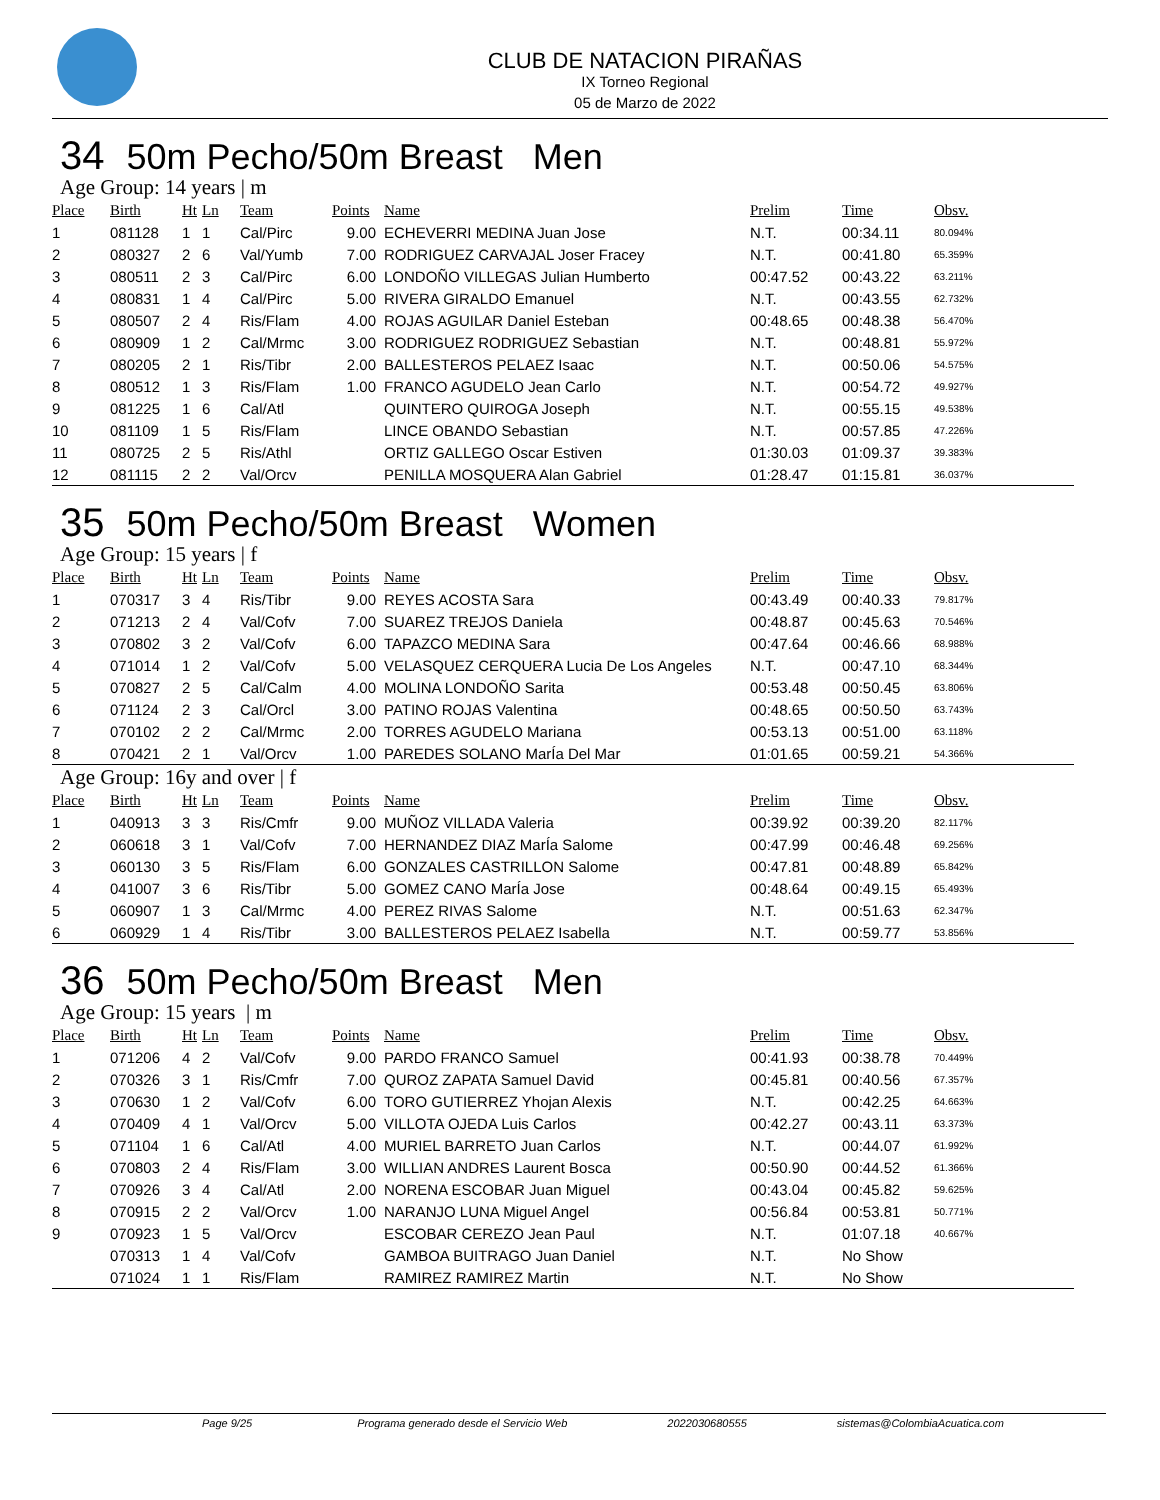CLUB DE NATACION PIRAÑAS
IX Torneo Regional
05 de Marzo de 2022
34 50m Pecho/50m Breast Men
Age Group: 14 years | m
| Place | Birth | Ht | Ln | Team | Points | Name | Prelim | Time | Obsv. |
| --- | --- | --- | --- | --- | --- | --- | --- | --- | --- |
| 1 | 081128 | 1 | 1 | Cal/Pirc | 9.00 | ECHEVERRI MEDINA Juan Jose | N.T. | 00:34.11 | 80.094% |
| 2 | 080327 | 2 | 6 | Val/Yumb | 7.00 | RODRIGUEZ CARVAJAL Joser Fracey | N.T. | 00:41.80 | 65.359% |
| 3 | 080511 | 2 | 3 | Cal/Pirc | 6.00 | LONDOÑO VILLEGAS Julian Humberto | 00:47.52 | 00:43.22 | 63.211% |
| 4 | 080831 | 1 | 4 | Cal/Pirc | 5.00 | RIVERA GIRALDO Emanuel | N.T. | 00:43.55 | 62.732% |
| 5 | 080507 | 2 | 4 | Ris/Flam | 4.00 | ROJAS AGUILAR Daniel Esteban | 00:48.65 | 00:48.38 | 56.470% |
| 6 | 080909 | 1 | 2 | Cal/Mrmc | 3.00 | RODRIGUEZ RODRIGUEZ Sebastian | N.T. | 00:48.81 | 55.972% |
| 7 | 080205 | 2 | 1 | Ris/Tibr | 2.00 | BALLESTEROS PELAEZ Isaac | N.T. | 00:50.06 | 54.575% |
| 8 | 080512 | 1 | 3 | Ris/Flam | 1.00 | FRANCO AGUDELO Jean Carlo | N.T. | 00:54.72 | 49.927% |
| 9 | 081225 | 1 | 6 | Cal/Atl | | QUINTERO QUIROGA Joseph | N.T. | 00:55.15 | 49.538% |
| 10 | 081109 | 1 | 5 | Ris/Flam | | LINCE OBANDO Sebastian | N.T. | 00:57.85 | 47.226% |
| 11 | 080725 | 2 | 5 | Ris/Athl | | ORTIZ GALLEGO Oscar Estiven | 01:30.03 | 01:09.37 | 39.383% |
| 12 | 081115 | 2 | 2 | Val/Orcv | | PENILLA MOSQUERA Alan Gabriel | 01:28.47 | 01:15.81 | 36.037% |
35 50m Pecho/50m Breast Women
Age Group: 15 years | f
| Place | Birth | Ht | Ln | Team | Points | Name | Prelim | Time | Obsv. |
| --- | --- | --- | --- | --- | --- | --- | --- | --- | --- |
| 1 | 070317 | 3 | 4 | Ris/Tibr | 9.00 | REYES ACOSTA Sara | 00:43.49 | 00:40.33 | 79.817% |
| 2 | 071213 | 2 | 4 | Val/Cofv | 7.00 | SUAREZ TREJOS Daniela | 00:48.87 | 00:45.63 | 70.546% |
| 3 | 070802 | 3 | 2 | Val/Cofv | 6.00 | TAPAZCO MEDINA Sara | 00:47.64 | 00:46.66 | 68.988% |
| 4 | 071014 | 1 | 2 | Val/Cofv | 5.00 | VELASQUEZ CERQUERA Lucia De Los Angeles | N.T. | 00:47.10 | 68.344% |
| 5 | 070827 | 2 | 5 | Cal/Calm | 4.00 | MOLINA LONDOÑO Sarita | 00:53.48 | 00:50.45 | 63.806% |
| 6 | 071124 | 2 | 3 | Cal/Orcl | 3.00 | PATINO ROJAS Valentina | 00:48.65 | 00:50.50 | 63.743% |
| 7 | 070102 | 2 | 2 | Cal/Mrmc | 2.00 | TORRES AGUDELO Mariana | 00:53.13 | 00:51.00 | 63.118% |
| 8 | 070421 | 2 | 1 | Val/Orcv | 1.00 | PAREDES SOLANO MarÍa Del Mar | 01:01.65 | 00:59.21 | 54.366% |
Age Group: 16y and over | f
| Place | Birth | Ht | Ln | Team | Points | Name | Prelim | Time | Obsv. |
| --- | --- | --- | --- | --- | --- | --- | --- | --- | --- |
| 1 | 040913 | 3 | 3 | Ris/Cmfr | 9.00 | MUÑOZ VILLADA Valeria | 00:39.92 | 00:39.20 | 82.117% |
| 2 | 060618 | 3 | 1 | Val/Cofv | 7.00 | HERNANDEZ DIAZ MarÍa Salome | 00:47.99 | 00:46.48 | 69.256% |
| 3 | 060130 | 3 | 5 | Ris/Flam | 6.00 | GONZALES CASTRILLON Salome | 00:47.81 | 00:48.89 | 65.842% |
| 4 | 041007 | 3 | 6 | Ris/Tibr | 5.00 | GOMEZ CANO MarÍa Jose | 00:48.64 | 00:49.15 | 65.493% |
| 5 | 060907 | 1 | 3 | Cal/Mrmc | 4.00 | PEREZ RIVAS Salome | N.T. | 00:51.63 | 62.347% |
| 6 | 060929 | 1 | 4 | Ris/Tibr | 3.00 | BALLESTEROS PELAEZ Isabella | N.T. | 00:59.77 | 53.856% |
36 50m Pecho/50m Breast Men
Age Group: 15 years | m
| Place | Birth | Ht | Ln | Team | Points | Name | Prelim | Time | Obsv. |
| --- | --- | --- | --- | --- | --- | --- | --- | --- | --- |
| 1 | 071206 | 4 | 2 | Val/Cofv | 9.00 | PARDO FRANCO Samuel | 00:41.93 | 00:38.78 | 70.449% |
| 2 | 070326 | 3 | 1 | Ris/Cmfr | 7.00 | QUROZ ZAPATA Samuel David | 00:45.81 | 00:40.56 | 67.357% |
| 3 | 070630 | 1 | 2 | Val/Cofv | 6.00 | TORO GUTIERREZ Yhojan Alexis | N.T. | 00:42.25 | 64.663% |
| 4 | 070409 | 4 | 1 | Val/Orcv | 5.00 | VILLOTA OJEDA Luis Carlos | 00:42.27 | 00:43.11 | 63.373% |
| 5 | 071104 | 1 | 6 | Cal/Atl | 4.00 | MURIEL BARRETO Juan Carlos | N.T. | 00:44.07 | 61.992% |
| 6 | 070803 | 2 | 4 | Ris/Flam | 3.00 | WILLIAN ANDRES Laurent Bosca | 00:50.90 | 00:44.52 | 61.366% |
| 7 | 070926 | 3 | 4 | Cal/Atl | 2.00 | NORENA ESCOBAR Juan Miguel | 00:43.04 | 00:45.82 | 59.625% |
| 8 | 070915 | 2 | 2 | Val/Orcv | 1.00 | NARANJO LUNA Miguel Angel | 00:56.84 | 00:53.81 | 50.771% |
| 9 | 070923 | 1 | 5 | Val/Orcv | | ESCOBAR CEREZO Jean Paul | N.T. | 01:07.18 | 40.667% |
| | 070313 | 1 | 4 | Val/Cofv | | GAMBOA BUITRAGO Juan Daniel | N.T. | No Show | |
| | 071024 | 1 | 1 | Ris/Flam | | RAMIREZ RAMIREZ Martin | N.T. | No Show | |
Page 9/25 Programa generado desde el Servicio Web 2022030680555 sistemas@ColombiaAcuatica.com